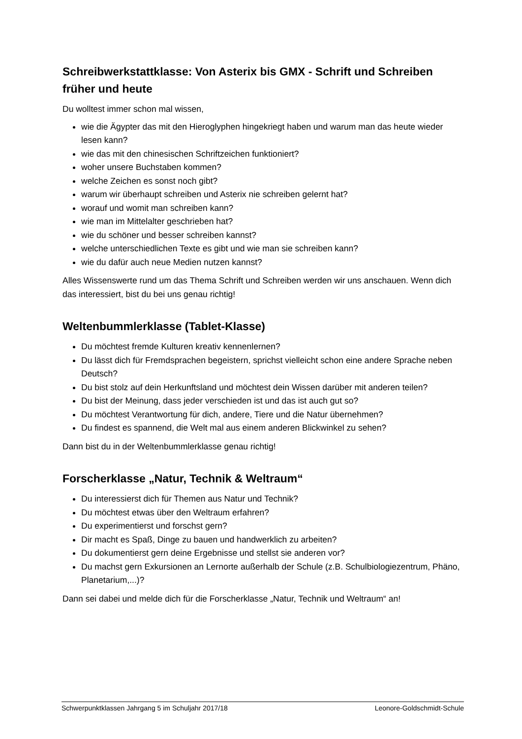Schreibwerkstattklasse: Von Asterix bis GMX - Schrift und Schreiben früher und heute
Du wolltest immer schon mal wissen,
wie die Ägypter das mit den Hieroglyphen hingekriegt haben und warum man das heute wieder lesen kann?
wie das mit den chinesischen Schriftzeichen funktioniert?
woher unsere Buchstaben kommen?
welche Zeichen es sonst noch gibt?
warum wir überhaupt schreiben und Asterix nie schreiben gelernt hat?
worauf und womit man schreiben kann?
wie man im Mittelalter geschrieben hat?
wie du schöner und besser schreiben kannst?
welche unterschiedlichen Texte es gibt und wie man sie schreiben kann?
wie du dafür auch neue Medien nutzen kannst?
Alles Wissenswerte rund um das Thema Schrift und Schreiben werden wir uns anschauen. Wenn dich das interessiert, bist du bei uns genau richtig!
Weltenbummlerklasse (Tablet-Klasse)
Du möchtest fremde Kulturen kreativ kennenlernen?
Du lässt dich für Fremdsprachen begeistern, sprichst vielleicht schon eine andere Sprache neben Deutsch?
Du bist stolz auf dein Herkunftsland und möchtest dein Wissen darüber mit anderen teilen?
Du bist der Meinung, dass jeder verschieden ist und das ist auch gut so?
Du möchtest Verantwortung für dich, andere, Tiere und die Natur übernehmen?
Du findest es spannend, die Welt mal aus einem anderen Blickwinkel zu sehen?
Dann bist du in der Weltenbummlerklasse genau richtig!
Forscherklasse „Natur, Technik & Weltraum“
Du interessierst dich für Themen aus Natur und Technik?
Du möchtest etwas über den Weltraum erfahren?
Du experimentierst und forschst gern?
Dir macht es Spaß, Dinge zu bauen und handwerklich zu arbeiten?
Du dokumentierst gern deine Ergebnisse und stellst sie anderen vor?
Du machst gern Exkursionen an Lernorte außerhalb der Schule (z.B. Schulbiologiezentrum, Phäno, Planetarium,...)?
Dann sei dabei und melde dich für die Forscherklasse „Natur, Technik und Weltraum“ an!
Schwerpunktklassen Jahrgang 5 im Schuljahr 2017/18 Leonore-Goldschmidt-Schule